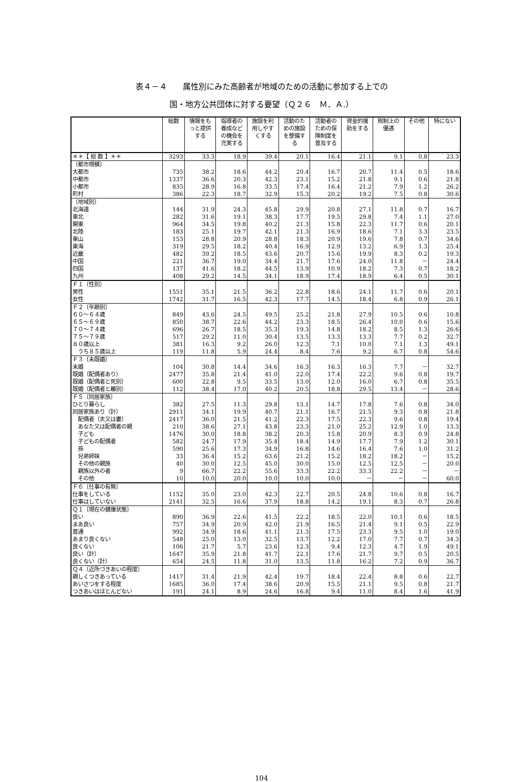表４－４　　属性別にみた高齢者が地域のための活動に参加する上での
国・地方公共団体に対する要望（Ｑ２６　Ｍ．Ａ.）
| | 総数 | 情報をも っと提供 する | 指導者の 養成など の機会を 充実する | 施設を利 用しやす くする | 活動のた めの施設 を整備す る | 活動者の ための保 険制度を 普及する | 資金的援 助をする | 税制上の 優遇 | その他 | 特にない |
| --- | --- | --- | --- | --- | --- | --- | --- | --- | --- | --- |
| ＊＊【 総 数 】＊＊ | 3293 | 33.3 | 18.9 | 39.4 | 20.1 | 16.4 | 21.1 | 9.1 | 0.8 | 23.3 |
| 〔都市規模〕 | | | | | | | | | | |
| 大都市 | 735 | 38.2 | 18.6 | 44.2 | 20.4 | 16.7 | 20.7 | 11.4 | 0.5 | 18.6 |
| 中都市 | 1337 | 36.6 | 20.3 | 42.3 | 23.1 | 15.2 | 21.8 | 9.1 | 0.6 | 21.8 |
| 小都市 | 835 | 28.9 | 16.8 | 33.5 | 17.4 | 16.4 | 21.2 | 7.9 | 1.2 | 26.2 |
| 町村 | 386 | 22.3 | 18.7 | 32.9 | 15.3 | 20.2 | 19.2 | 7.5 | 0.8 | 30.6 |
| 〔地域別〕 | | | | | | | | | | |
| 北海道 | 144 | 31.9 | 24.3 | 45.8 | 29.9 | 20.8 | 27.1 | 11.8 | 0.7 | 16.7 |
| 東北 | 282 | 31.6 | 19.1 | 38.3 | 17.7 | 19.5 | 29.8 | 7.4 | 1.1 | 27.0 |
| 関東 | 964 | 34.5 | 19.8 | 40.2 | 21.3 | 15.8 | 22.3 | 11.7 | 0.6 | 20.1 |
| 北陸 | 183 | 25.1 | 19.7 | 42.1 | 21.3 | 16.9 | 18.6 | 7.1 | 3.3 | 23.5 |
| 東山 | 153 | 28.8 | 20.9 | 28.8 | 18.3 | 20.9 | 19.6 | 7.8 | 0.7 | 34.6 |
| 東海 | 319 | 29.5 | 18.2 | 40.4 | 16.9 | 12.9 | 13.2 | 6.9 | 1.3 | 25.4 |
| 近畿 | 482 | 39.2 | 18.5 | 43.6 | 20.7 | 15.6 | 19.9 | 8.3 | 0.2 | 19.3 |
| 中国 | 221 | 36.7 | 19.0 | 34.4 | 21.7 | 17.6 | 24.0 | 11.8 | － | 24.4 |
| 四国 | 137 | 41.6 | 18.2 | 44.5 | 13.9 | 10.9 | 18.2 | 7.3 | 0.7 | 18.2 |
| 九州 | 408 | 29.2 | 14.5 | 34.1 | 18.9 | 17.4 | 18.9 | 6.4 | 0.5 | 30.1 |
| Ｆ１〔性別〕 | | | | | | | | | | |
| 男性 | 1551 | 35.1 | 21.5 | 36.2 | 22.8 | 18.6 | 24.1 | 11.7 | 0.6 | 20.1 |
| 女性 | 1742 | 31.7 | 16.5 | 42.3 | 17.7 | 14.5 | 18.4 | 6.8 | 0.9 | 26.1 |
| Ｆ２〔年齢別〕 | | | | | | | | | | |
| ６０～６４歳 | 849 | 43.6 | 24.5 | 49.5 | 25.2 | 21.8 | 27.9 | 10.5 | 0.6 | 10.8 |
| ６５～６９歳 | 850 | 38.7 | 22.6 | 44.2 | 23.3 | 18.5 | 26.4 | 10.0 | 0.6 | 15.6 |
| ７０～７４歳 | 696 | 26.7 | 18.5 | 35.3 | 19.3 | 14.8 | 18.2 | 8.5 | 1.3 | 26.6 |
| ７５～７９歳 | 517 | 29.2 | 11.0 | 30.4 | 13.5 | 13.3 | 13.3 | 7.7 | 0.2 | 32.7 |
| ８０歳以上 | 381 | 16.3 | 9.2 | 26.0 | 12.3 | 7.1 | 10.0 | 7.1 | 1.3 | 49.1 |
| うち８５歳以上 | 119 | 11.8 | 5.9 | 24.4 | 8.4 | 7.6 | 9.2 | 6.7 | 0.8 | 54.6 |
| Ｆ３〔未既婚〕 | | | | | | | | | | |
| 未婚 | 104 | 30.8 | 14.4 | 34.6 | 16.3 | 16.3 | 16.3 | 7.7 | － | 32.7 |
| 既婚（配偶者あり） | 2477 | 35.8 | 21.4 | 41.0 | 22.0 | 17.4 | 22.2 | 9.6 | 0.8 | 19.7 |
| 既婚（配偶者と死別） | 600 | 22.8 | 9.5 | 33.5 | 13.0 | 12.0 | 16.0 | 6.7 | 0.8 | 35.5 |
| 既婚（配偶者と離別） | 112 | 38.4 | 17.0 | 40.2 | 20.5 | 18.8 | 29.5 | 13.4 | － | 28.6 |
| Ｆ５〔同居家族〕 | | | | | | | | | | |
| ひとり暮らし | 382 | 27.5 | 11.3 | 29.8 | 13.1 | 14.7 | 17.8 | 7.6 | 0.8 | 34.0 |
| 同居家族あり（計） | 2911 | 34.1 | 19.9 | 40.7 | 21.1 | 16.7 | 21.5 | 9.3 | 0.8 | 21.8 |
| 配偶者（夫又は妻） | 2417 | 36.0 | 21.5 | 41.2 | 22.3 | 17.5 | 22.3 | 9.6 | 0.8 | 19.4 |
| あなた又は配偶者の親 | 210 | 38.6 | 27.1 | 43.8 | 23.3 | 21.0 | 25.2 | 12.9 | 1.0 | 13.3 |
| 子ども | 1476 | 30.0 | 18.8 | 38.2 | 20.3 | 15.8 | 20.9 | 8.3 | 0.9 | 24.8 |
| 子どもの配偶者 | 582 | 24.7 | 17.9 | 35.4 | 18.4 | 14.9 | 17.7 | 7.9 | 1.2 | 30.1 |
| 孫 | 590 | 25.6 | 17.3 | 34.9 | 16.8 | 14.6 | 16.4 | 7.6 | 1.0 | 31.2 |
| 兄弟姉妹 | 33 | 36.4 | 15.2 | 63.6 | 21.2 | 15.2 | 18.2 | 18.2 | － | 15.2 |
| その他の親族 | 40 | 30.0 | 12.5 | 45.0 | 30.0 | 15.0 | 12.5 | 12.5 | － | 20.0 |
| 親族以外の者 | 9 | 66.7 | 22.2 | 55.6 | 33.3 | 22.2 | 33.3 | 22.2 | － | － |
| その他 | 10 | 10.0 | 20.0 | 10.0 | 10.0 | 10.0 | － | － | － | 60.0 |
| Ｆ６〔仕事の有無〕 | | | | | | | | | | |
| 仕事をしている | 1152 | 35.0 | 23.0 | 42.3 | 22.7 | 20.5 | 24.8 | 10.6 | 0.8 | 16.7 |
| 仕事はしていない | 2141 | 32.5 | 16.6 | 37.9 | 18.8 | 14.2 | 19.1 | 8.3 | 0.7 | 26.8 |
| Ｑ１〔現在の健康状態〕 | | | | | | | | | | |
| 良い | 890 | 36.9 | 22.6 | 41.5 | 22.2 | 18.5 | 22.0 | 10.1 | 0.6 | 18.5 |
| まあ良い | 757 | 34.9 | 20.9 | 42.0 | 21.9 | 16.5 | 21.4 | 9.1 | 0.5 | 22.9 |
| 普通 | 992 | 34.9 | 18.6 | 41.1 | 21.3 | 17.5 | 23.3 | 9.5 | 1.0 | 19.0 |
| あまり良くない | 548 | 25.0 | 13.0 | 32.5 | 13.7 | 12.2 | 17.0 | 7.7 | 0.7 | 34.3 |
| 良くない | 106 | 21.7 | 5.7 | 23.6 | 12.3 | 9.4 | 12.3 | 4.7 | 1.9 | 49.1 |
| 良い（計） | 1647 | 35.9 | 21.8 | 41.7 | 22.1 | 17.6 | 21.7 | 9.7 | 0.5 | 20.5 |
| 良くない（計） | 654 | 24.5 | 11.8 | 31.0 | 13.5 | 11.8 | 16.2 | 7.2 | 0.9 | 36.7 |
| Ｑ４〔近所づきあいの程度〕 | | | | | | | | | | |
| 親しくつきあっている | 1417 | 31.4 | 21.9 | 42.4 | 19.7 | 18.4 | 22.4 | 8.8 | 0.6 | 22.7 |
| あいさつをする程度 | 1685 | 36.0 | 17.4 | 38.6 | 20.9 | 15.5 | 21.1 | 9.5 | 0.8 | 21.7 |
| つきあいはほとんどない | 191 | 24.1 | 8.9 | 24.6 | 16.8 | 9.4 | 11.0 | 8.4 | 1.6 | 41.9 |
104